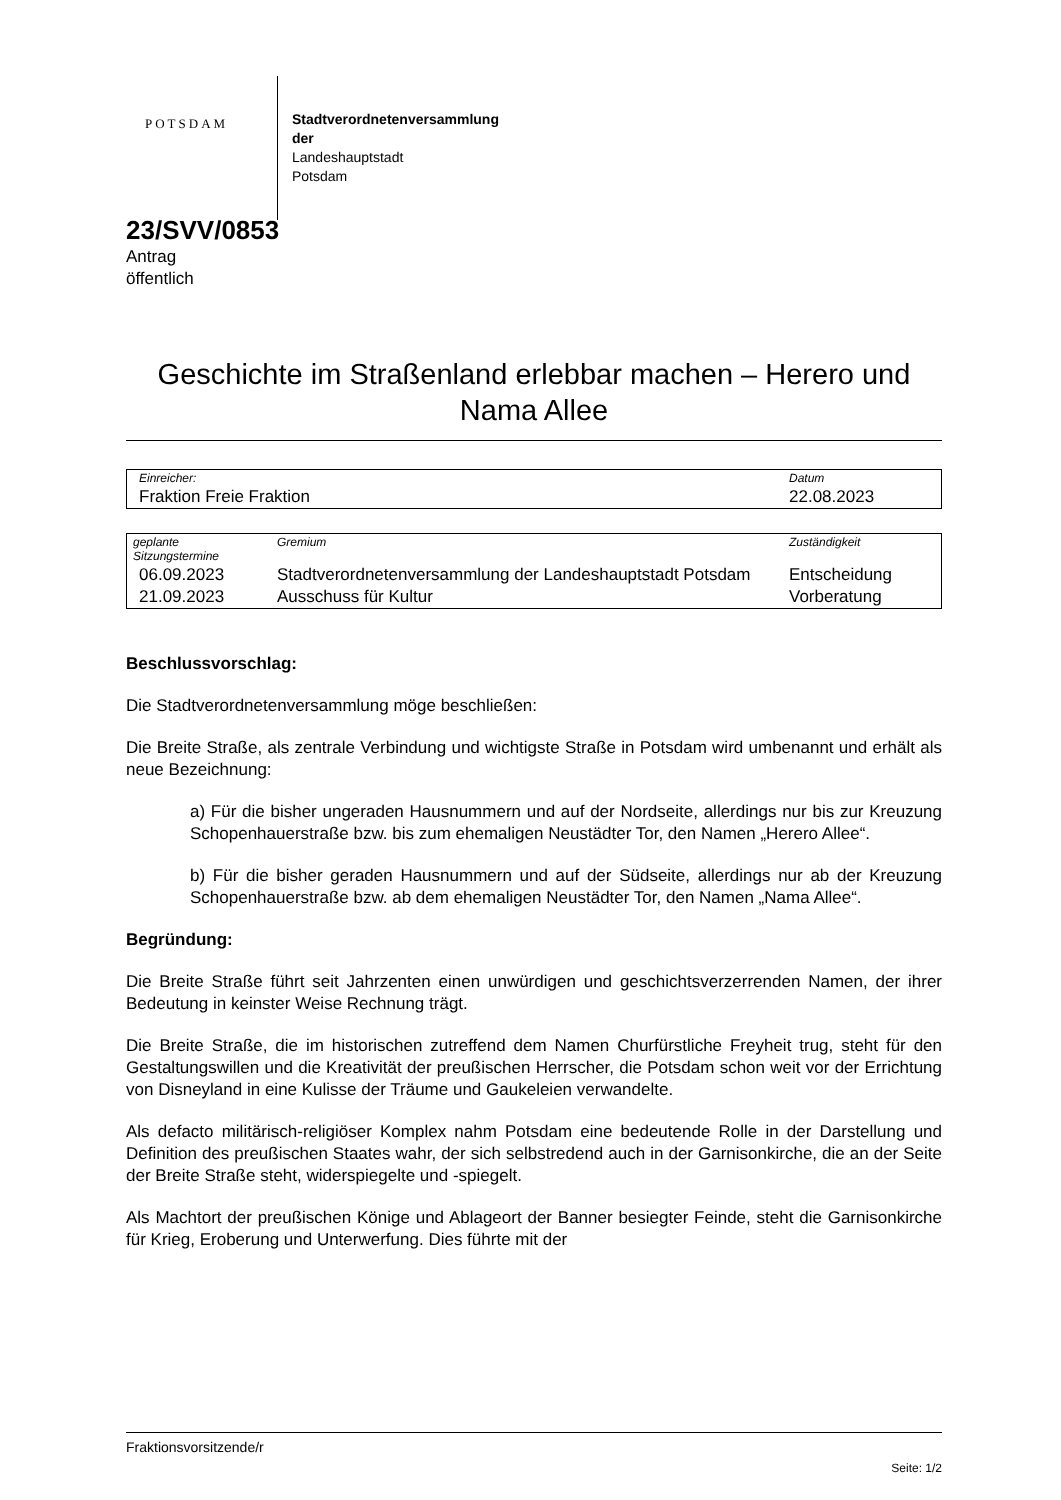POTSDAM
Stadtverordnetenversammlung
der
Landeshauptstadt
Potsdam
23/SVV/0853
Antrag
öffentlich
Geschichte im Straßenland erlebbar machen – Herero und Nama Allee
| Einreicher: | Datum |
| Fraktion Freie Fraktion | 22.08.2023 |
| geplante Sitzungstermine | Gremium | Zuständigkeit |
| 06.09.2023 | Stadtverordnetenversammlung der Landeshauptstadt Potsdam | Entscheidung |
| 21.09.2023 | Ausschuss für Kultur | Vorberatung |
Beschlussvorschlag:
Die Stadtverordnetenversammlung möge beschließen:
Die Breite Straße, als zentrale Verbindung und wichtigste Straße in Potsdam wird umbenannt und erhält als neue Bezeichnung:
a) Für die bisher ungeraden Hausnummern und auf der Nordseite, allerdings nur bis zur Kreuzung Schopenhauerstraße bzw. bis zum ehemaligen Neustädter Tor, den Namen „Herero Allee“.
b) Für die bisher geraden Hausnummern und auf der Südseite, allerdings nur ab der Kreuzung Schopenhauerstraße bzw. ab dem ehemaligen Neustädter Tor, den Namen „Nama Allee“.
Begründung:
Die Breite Straße führt seit Jahrzenten einen unwürdigen und geschichtsverzerrenden Namen, der ihrer Bedeutung in keinster Weise Rechnung trägt.
Die Breite Straße, die im historischen zutreffend dem Namen Churfürstliche Freyheit trug, steht für den Gestaltungswillen und die Kreativität der preußischen Herrscher, die Potsdam schon weit vor der Errichtung von Disneyland in eine Kulisse der Träume und Gaukeleien verwandelte.
Als defacto militärisch-religiöser Komplex nahm Potsdam eine bedeutende Rolle in der Darstellung und Definition des preußischen Staates wahr, der sich selbstredend auch in der Garnisonkirche, die an der Seite der Breite Straße steht, widerspiegelte und -spiegelt.
Als Machtort der preußischen Könige und Ablageort der Banner besiegter Feinde, steht die Garnisonkirche für Krieg, Eroberung und Unterwerfung. Dies führte mit der
Fraktionsvorsitzende/r
Seite: 1/2